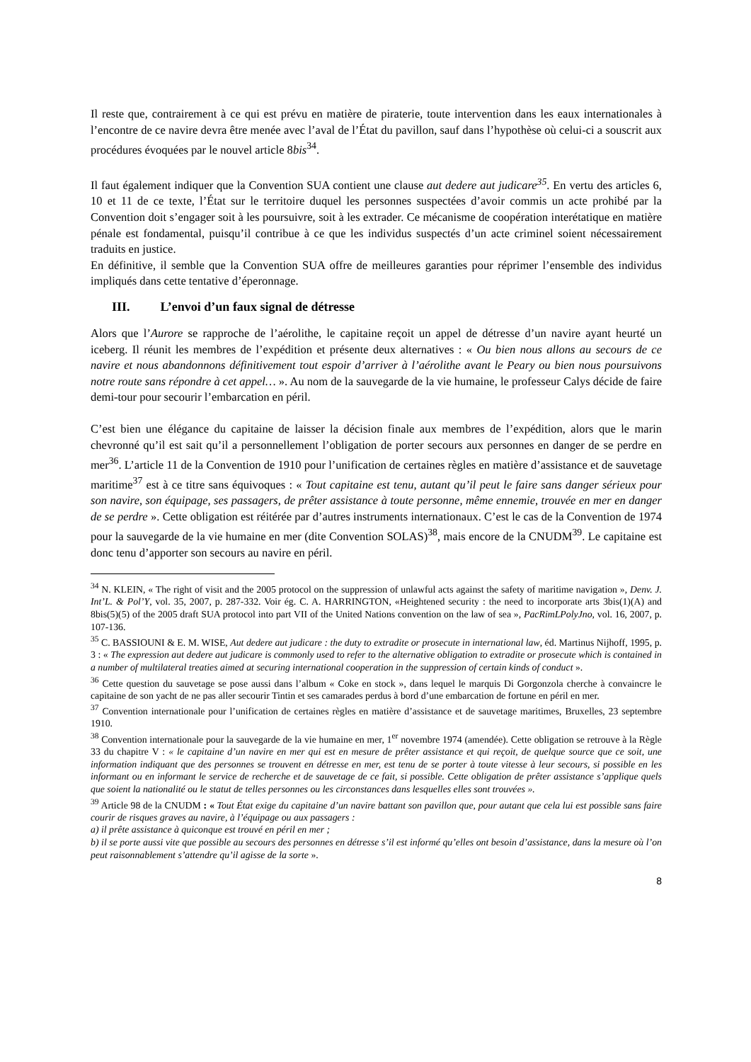Il reste que, contrairement à ce qui est prévu en matière de piraterie, toute intervention dans les eaux internationales à l’encontre de ce navire devra être menée avec l’aval de l’État du pavillon, sauf dans l’hypothèse où celui-ci a souscrit aux procédures évoquées par le nouvel article 8bis<sup>34</sup>.
Il faut également indiquer que la Convention SUA contient une clause aut dedere aut judicare<sup>35</sup>. En vertu des articles 6, 10 et 11 de ce texte, l’État sur le territoire duquel les personnes suspectées d’avoir commis un acte prohibé par la Convention doit s’engager soit à les poursuivre, soit à les extrader. Ce mécanisme de coopération interétatique en matière pénale est fondamental, puisqu’il contribue à ce que les individus suspectés d’un acte criminel soient nécessairement traduits en justice.
En définitive, il semble que la Convention SUA offre de meilleures garanties pour réprimer l’ensemble des individus impliqués dans cette tentative d’éperonnage.
III. L’envoi d’un faux signal de détresse
Alors que l’Aurore se rapproche de l’aérolithe, le capitaine reçoit un appel de détresse d’un navire ayant heurté un iceberg. Il réunit les membres de l’expédition et présente deux alternatives : « Ou bien nous allons au secours de ce navire et nous abandonnons définitivement tout espoir d’arriver à l’aérolithe avant le Peary ou bien nous poursuivons notre route sans répondre à cet appel… ». Au nom de la sauvegarde de la vie humaine, le professeur Calys décide de faire demi-tour pour secourir l’embarcation en péril.
C’est bien une élégance du capitaine de laisser la décision finale aux membres de l’expédition, alors que le marin chevronné qu’il est sait qu’il a personnellement l’obligation de porter secours aux personnes en danger de se perdre en mer<sup>36</sup>. L’article 11 de la Convention de 1910 pour l’unification de certaines règles en matière d’assistance et de sauvetage maritime<sup>37</sup> est à ce titre sans équivoques : « Tout capitaine est tenu, autant qu’il peut le faire sans danger sérieux pour son navire, son équipage, ses passagers, de prêter assistance à toute personne, même ennemie, trouvée en mer en danger de se perdre ». Cette obligation est réitérée par d’autres instruments internationaux. C’est le cas de la Convention de 1974 pour la sauvegarde de la vie humaine en mer (dite Convention SOLAS)<sup>38</sup>, mais encore de la CNUDM<sup>39</sup>. Le capitaine est donc tenu d’apporter son secours au navire en péril.
<sup>34</sup> N. KLEIN, « The right of visit and the 2005 protocol on the suppression of unlawful acts against the safety of maritime navigation », Denv. J. Int’L. & Pol’Y, vol. 35, 2007, p. 287-332. Voir ég. C. A. HARRINGTON, «Heightened security : the need to incorporate arts 3bis(1)(A) and 8bis(5)(5) of the 2005 draft SUA protocol into part VII of the United Nations convention on the law of sea », PacRimLPolyJno, vol. 16, 2007, p. 107-136.
<sup>35</sup> C. BASSIOUNI & E. M. WISE, Aut dedere aut judicare : the duty to extradite or prosecute in international law, éd. Martinus Nijhoff, 1995, p. 3 : « The expression aut dedere aut judicare is commonly used to refer to the alternative obligation to extradite or prosecute which is contained in a number of multilateral treaties aimed at securing international cooperation in the suppression of certain kinds of conduct ».
<sup>36</sup> Cette question du sauvetage se pose aussi dans l’album « Coke en stock », dans lequel le marquis Di Gorgonzola cherche à convaincre le capitaine de son yacht de ne pas aller secourir Tintin et ses camarades perdus à bord d’une embarcation de fortune en péril en mer.
<sup>37</sup> Convention internationale pour l’unification de certaines règles en matière d’assistance et de sauvetage maritimes, Bruxelles, 23 septembre 1910.
<sup>38</sup> Convention internationale pour la sauvegarde de la vie humaine en mer, 1<sup>er</sup> novembre 1974 (amendée). Cette obligation se retrouve à la Règle 33 du chapitre V : « le capitaine d’un navire en mer qui est en mesure de prêter assistance et qui reçoit, de quelque source que ce soit, une information indiquant que des personnes se trouvent en détresse en mer, est tenu de se porter à toute vitesse à leur secours, si possible en les informant ou en informant le service de recherche et de sauvetage de ce fait, si possible. Cette obligation de prêter assistance s’applique quels que soient la nationalité ou le statut de telles personnes ou les circonstances dans lesquelles elles sont trouvées ».
<sup>39</sup> Article 98 de la CNUDM : « Tout État exige du capitaine d’un navire battant son pavillon que, pour autant que cela lui est possible sans faire courir de risques graves au navire, à l’équipage ou aux passagers :
a) il prête assistance à quiconque est trouvé en péril en mer ;
b) il se porte aussi vite que possible au secours des personnes en détresse s’il est informé qu’elles ont besoin d’assistance, dans la mesure où l’on peut raisonnablement s’attendre qu’il agisse de la sorte ».
8